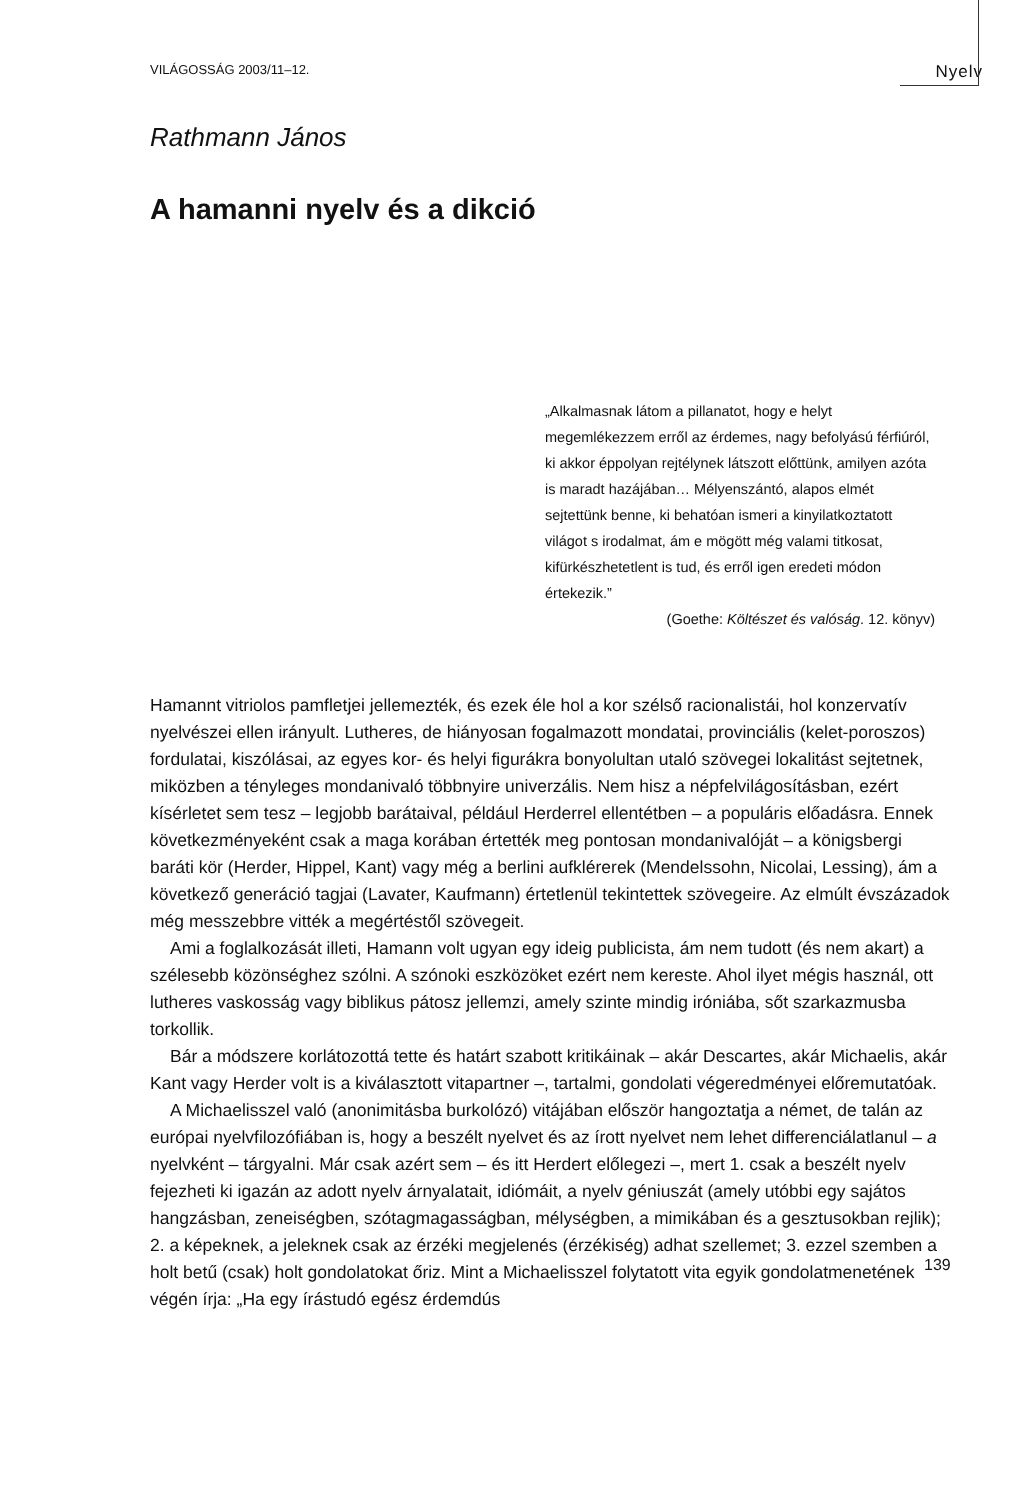VILÁGOSSÁG 2003/11–12. Nyelv
Rathmann János
A hamanni nyelv és a dikció
„Alkalmasnak látom a pillanatot, hogy e helyt megemlékezzem erről az érdemes, nagy befolyású férfiúról, ki akkor éppolyan rejtélynek látszott előttünk, amilyen azóta is maradt hazájában… Mélyenszántó, alapos elmét sejtettünk benne, ki behatóan ismeri a kinyilatkoztatott világot s irodalmat, ám e mögött még valami titkosat, kifürkészhetetlent is tud, és erről igen eredeti módon értekezik.”
(Goethe: Költészet és valóság. 12. könyv)
Hamannt vitriolos pamfletjei jellemezték, és ezek éle hol a kor szélső racionalistái, hol konzervatív nyelvészei ellen irányult. Lutheres, de hiányosan fogalmazott mondatai, provinciális (kelet-poroszos) fordulatai, kiszólásai, az egyes kor- és helyi figurákra bonyolultan utaló szövegei lokalitást sejtetnek, miközben a tényleges mondanivaló többnyire univerzális. Nem hisz a népfelvilágosításban, ezért kísérletet sem tesz – legjobb barátaival, például Herderrel ellentétben – a populáris előadásra. Ennek következményeként csak a maga korában értették meg pontosan mondanivalóját – a königsbergi baráti kör (Herder, Hippel, Kant) vagy még a berlini aufklérerek (Mendelssohn, Nicolai, Lessing), ám a következő generáció tagjai (Lavater, Kaufmann) értetlenül tekintettek szövegeire. Az elmúlt évszázadok még messzebbre vitték a megértéstől szövegeit.
Ami a foglalkozását illeti, Hamann volt ugyan egy ideig publicista, ám nem tudott (és nem akart) a szélesebb közönséghez szólni. A szónoki eszközöket ezért nem kereste. Ahol ilyet mégis használ, ott lutheres vaskosság vagy biblikus pátosz jellemzi, amely szinte mindig iróniába, sőt szarkazmusba torkollik.
Bár a módszere korlátozottá tette és határt szabott kritikáinak – akár Descartes, akár Michaelis, akár Kant vagy Herder volt is a kiválasztott vitapartner –, tartalmi, gondolati végeredményei előremutatóak.
A Michaelisszel való (anonimitásba burkolózó) vitájában először hangoztatja a német, de talán az európai nyelvfilozófiában is, hogy a beszélt nyelvet és az írott nyelvet nem lehet differenciálatlanul – a nyelvként – tárgyalni. Már csak azért sem – és itt Herdert előlegezi –, mert 1. csak a beszélt nyelv fejezheti ki igazán az adott nyelv árnyalatait, idiómáit, a nyelv géniuszát (amely utóbbi egy sajátos hangzásban, zeneiségben, szótagmagasságban, mélységben, a mimikában és a gesztusokban rejlik); 2. a képeknek, a jeleknek csak az érzéki megjelenés (érzékiség) adhat szellemet; 3. ezzel szemben a holt betű (csak) holt gondolatokat őriz. Mint a Michaelisszel folytatott vita egyik gondolatmenetének végén írja: „Ha egy írástudó egész érdemdús
139